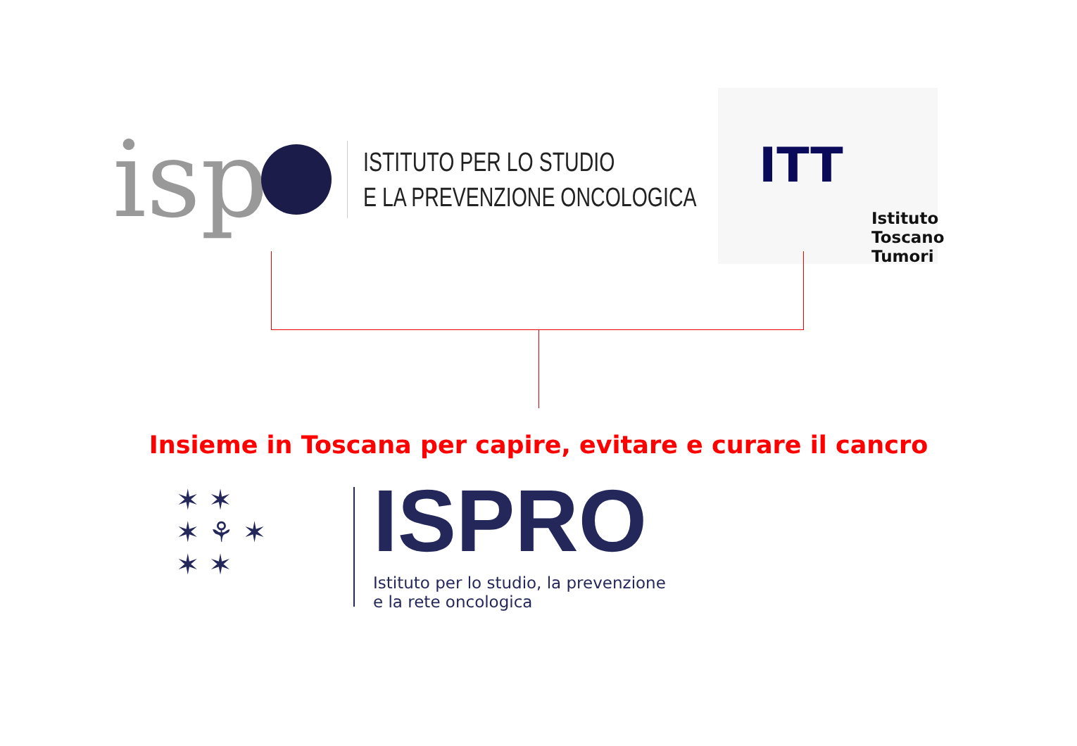isp
ISTITUTO PER LO STUDIO
E LA PREVENZIONE ONCOLOGICA
ITT
Istituto
Toscano
Tumori
Insieme in Toscana per capire, evitare e curare il cancro
✶ ✶
✶ ⚘ ✶
✶ ✶
ISPRO
Istituto per lo studio, la prevenzione
e la rete oncologica